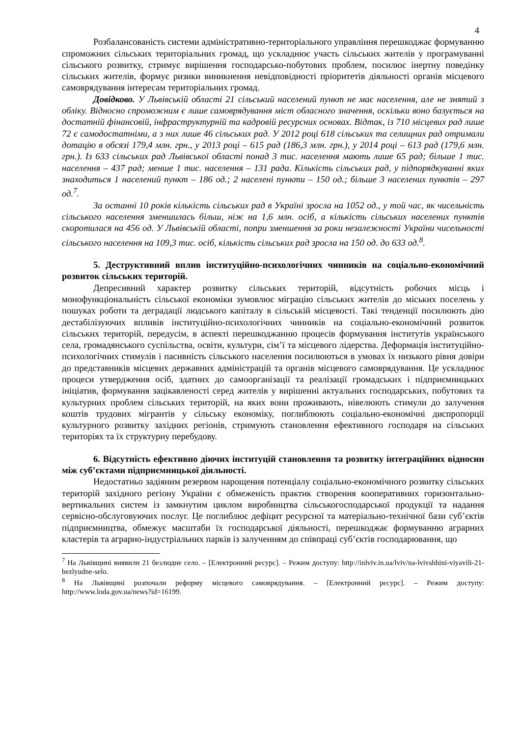4
Розбалансованість системи адміністративно-територіального управління перешкоджає формуванню спроможних сільських територіальних громад, що ускладнює участь сільських жителів у програмуванні сільського розвитку, стримує вирішення господарсько-побутових проблем, посилює інертну поведінку сільських жителів, формує ризики виникнення невідповідності пріоритетів діяльності органів місцевого самоврядування інтересам територіальних громад.
Довідково. У Львівській області 21 сільський населений пункт не має населення, але не знятий з обліку. Відносно спроможним є лише самоврядування міст обласного значення, оскільки воно базується на достатній фінансовій, інфраструктурній та кадровій ресурсних основах. Відтак, із 710 місцевих рад лише 72 є самодостатніми, а з них лише 46 сільських рад. У 2012 році 618 сільських та селищних рад отримали дотацію в обсязі 179,4 млн. грн., у 2013 році – 615 рад (186,3 млн. грн.), у 2014 році – 613 рад (179,6 млн. грн.). Із 633 сільських рад Львівської області понад 3 тис. населення мають лише 65 рад; більше 1 тис. населення – 437 рад; менше 1 тис. населення – 131 рада. Кількість сільських рад, у підпорядкуванні яких знаходиться 1 населений пункт – 186 од.; 2 населені пункти – 150 од.; більше 3 населених пунктів – 297 од.<sup>7</sup>.
За останні 10 років кількість сільських рад в Україні зросла на 1052 од., у той час, як чисельність сільського населення зменшилась більш, ніж на 1,6 млн. осіб, а кількість сільських населених пунктів скоротилася на 456 од. У Львівській області, попри зменшення за роки незалежності України чисельності сільського населення на 109,3 тис. осіб, кількість сільських рад зросла на 150 од. до 633 од.<sup>8</sup>.
5. Деструктивний вплив інституційно-психологічних чинників на соціально-економічний розвиток сільських територій.
Депресивний характер розвитку сільських територій, відсутність робочих місць і монофункціональність сільської економіки зумовлює міграцію сільських жителів до міських поселень у пошуках роботи та деградації людського капіталу в сільській місцевості. Такі тенденції посилюють дію дестабілізуючих впливів інституційно-психологічних чинників на соціально-економічний розвиток сільських територій, передусім, в аспекті перешкоджанню процесів формування інститутів українського села, громадянського суспільства, освіти, культури, сім’ї та місцевого лідерства. Деформація інституційно-психологічних стимулів і пасивність сільського населення посилюються в умовах їх низького рівня довіри до представників місцевих державних адміністрацій та органів місцевого самоврядування. Це ускладнює процеси утвердження осіб, здатних до самоорганізації та реалізації громадських і підприємницьких ініціатив, формування зацікавленості серед жителів у вирішенні актуальних господарських, побутових та культурних проблем сільських територій, на яких вони проживають, нівелюють стимули до залучення коштів трудових мігрантів у сільську економіку, поглиблюють соціально-економічні диспропорції культурного розвитку західних регіонів, стримують становлення ефективного господаря на сільських територіях та їх структурну перебудову.
6. Відсутність ефективно діючих інституцій становлення та розвитку інтеграційних відносин між суб’єктами підприємницької діяльності.
Недостатньо задіяним резервом нарощення потенціалу соціально-економічного розвитку сільських територій західного регіону України є обмеженість практик створення кооперативних горизонтально-вертикальних систем із замкнутим циклом виробництва сільськогосподарської продукції та надання сервісно-обслуговуючих послуг. Це поглиблює дефіцит ресурсної та матеріально-технічної бази суб’єктів підприємництва, обмежує масштаби їх господарської діяльності, перешкоджає формуванню аграрних кластерів та аграрно-індустріальних парків із залученням до співпраці суб’єктів господарювання, що
<sup>7</sup> На Львівщині виявили 21 безлюдне село. – [Електронний ресурс]. – Режим доступу: http://inlviv.in.ua/lviv/na-lvivshhini-viyavili-21-bezlyudne-selo.
<sup>8</sup> На Львівщині розпочали реформу місцевого самоврядування. – [Електронний ресурс]. – Режим доступу: http://www.loda.gov.ua/news?id=16199.